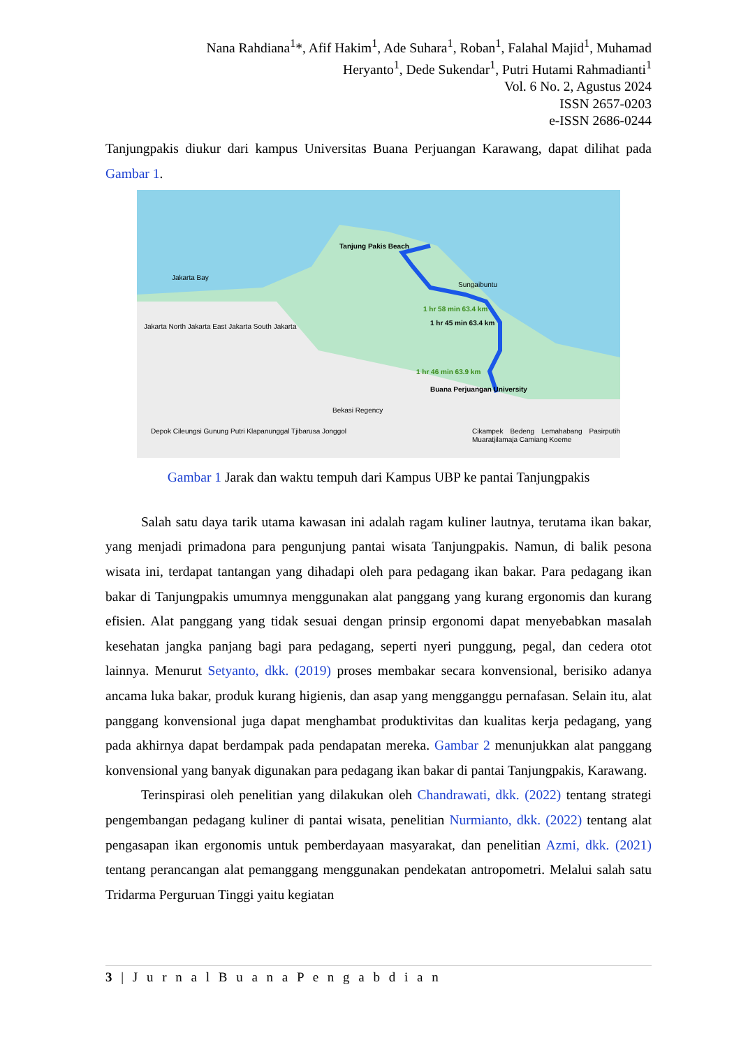Nana Rahdiana<sup>1</sup>*, Afif Hakim<sup>1</sup>, Ade Suhara<sup>1</sup>, Roban<sup>1</sup>, Falahal Majid<sup>1</sup>, Muhamad
Heryanto<sup>1</sup>, Dede Sukendar<sup>1</sup>, Putri Hutami Rahmadianti<sup>1</sup>
Vol. 6 No. 2, Agustus 2024
ISSN 2657-0203
e-ISSN 2686-0244
Tanjungpakis diukur dari kampus Universitas Buana Perjuangan Karawang, dapat dilihat pada Gambar 1.
Tanjung Pakis Beach
1 hr 58 min 63.4 km
1 hr 45 min 63.4 km
1 hr 46 min 63.9 km
Buana Perjuangan University
Jakarta Bay
Sungaibuntu
Jakarta North Jakarta East Jakarta South Jakarta
Bekasi Regency
Depok Cileungsi Gunung Putri Klapanunggal Tjibarusa Jonggol Cikampek Bedeng Lemahabang Pasirputih Muaratjilamaja Camiang Koeme
Gambar 1 Jarak dan waktu tempuh dari Kampus UBP ke pantai Tanjungpakis
Salah satu daya tarik utama kawasan ini adalah ragam kuliner lautnya, terutama ikan bakar, yang menjadi primadona para pengunjung pantai wisata Tanjungpakis. Namun, di balik pesona wisata ini, terdapat tantangan yang dihadapi oleh para pedagang ikan bakar. Para pedagang ikan bakar di Tanjungpakis umumnya menggunakan alat panggang yang kurang ergonomis dan kurang efisien. Alat panggang yang tidak sesuai dengan prinsip ergonomi dapat menyebabkan masalah kesehatan jangka panjang bagi para pedagang, seperti nyeri punggung, pegal, dan cedera otot lainnya. Menurut Setyanto, dkk. (2019) proses membakar secara konvensional, berisiko adanya ancama luka bakar, produk kurang higienis, dan asap yang mengganggu pernafasan. Selain itu, alat panggang konvensional juga dapat menghambat produktivitas dan kualitas kerja pedagang, yang pada akhirnya dapat berdampak pada pendapatan mereka. Gambar 2 menunjukkan alat panggang konvensional yang banyak digunakan para pedagang ikan bakar di pantai Tanjungpakis, Karawang.
Terinspirasi oleh penelitian yang dilakukan oleh Chandrawati, dkk. (2022) tentang strategi pengembangan pedagang kuliner di pantai wisata, penelitian Nurmianto, dkk. (2022) tentang alat pengasapan ikan ergonomis untuk pemberdayaan masyarakat, dan penelitian Azmi, dkk. (2021) tentang perancangan alat pemanggang menggunakan pendekatan antropometri. Melalui salah satu Tridarma Perguruan Tinggi yaitu kegiatan
3 | J u r n a l B u a n a P e n g a b d i a n